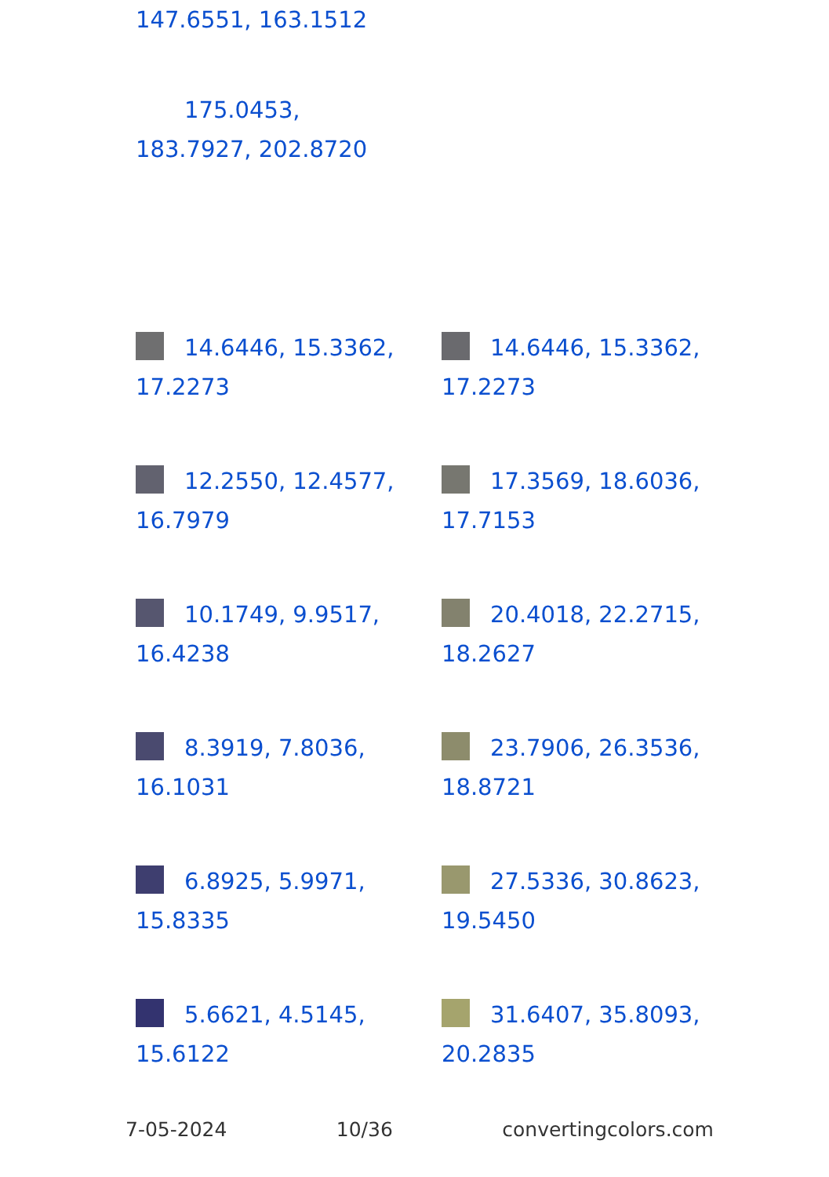147.6551, 163.1512
175.0453,
183.7927, 202.8720
14.6446, 15.3362, 17.2273
14.6446, 15.3362, 17.2273
12.2550, 12.4577, 16.7979
17.3569, 18.6036, 17.7153
10.1749, 9.9517, 16.4238
20.4018, 22.2715, 18.2627
8.3919, 7.8036, 16.1031
23.7906, 26.3536, 18.8721
6.8925, 5.9971, 15.8335
27.5336, 30.8623, 19.5450
5.6621, 4.5145, 15.6122
31.6407, 35.8093, 20.2835
7-05-2024 10/36 convertingcolors.com